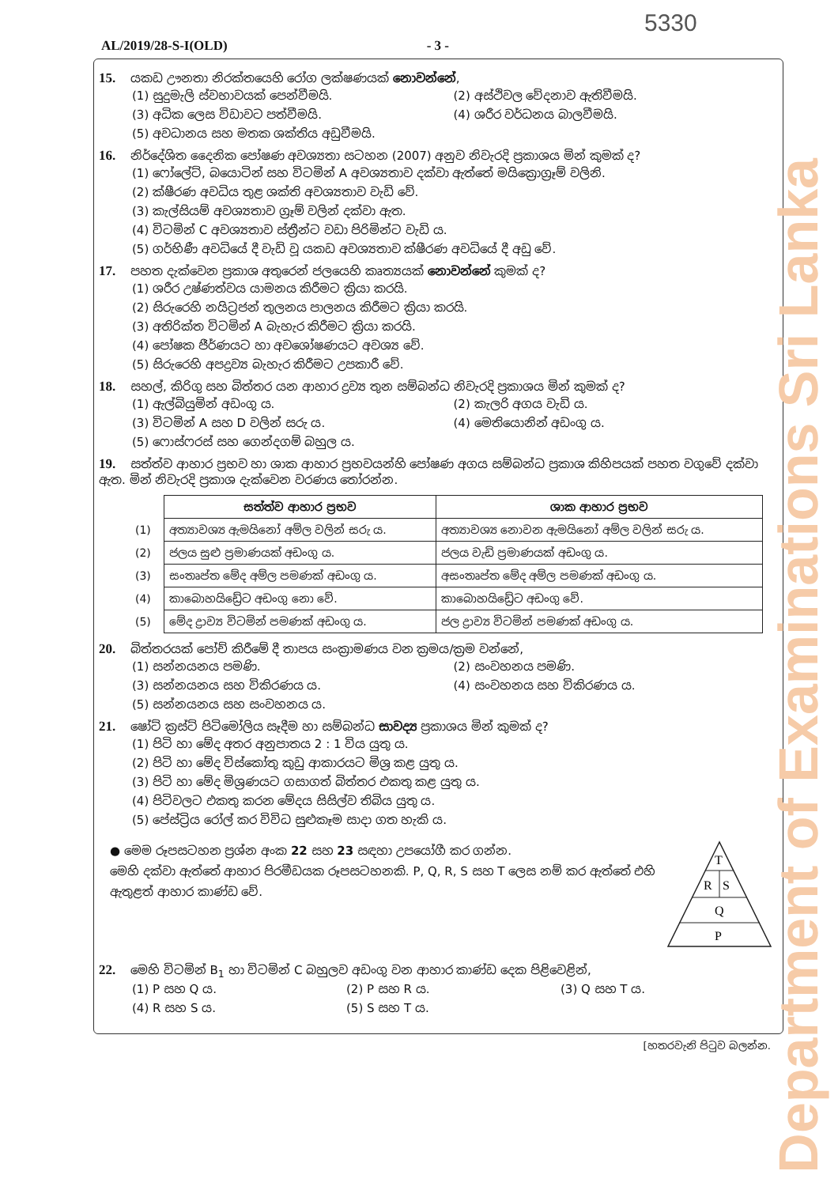5330
Department of Examinations Sri Lanka
AL/2019/28-S-I(OLD) - 3 -
15. යකඩ ඌනතා නිරක්තයෙහි රෝග ලක්ෂණයක් නොවන්නේ,
(1) සුදුමැලි ස්වභාවයක් පෙන්වීමයි. (2) අස්ථිවල වේදනාව ඇතිවීමයි. (3) අධික ලෙස විඩාවට පත්වීමයි. (4) ශරීර වර්ධනය බාලවීමයි. (5) අවධානය සහ මතක ශක්තිය අඩුවීමයි.
16. නිර්දේශිත දෛනික පෝෂණ අවශ්‍යතා සටහන (2007) අනුව නිවැරදි ප්‍රකාශය මින් කුමක් ද?
(1) ෆෝලේට්, බයොටින් සහ විටමින් A අවශ්‍යතාව දක්වා ඇත්තේ මයික්‍රොග්‍රෑම් වලිනි.
(2) ක්ෂීරණ අවධිය තුළ ශක්ති අවශ්‍යතාව වැඩි වේ.
(3) කැල්සියම් අවශ්‍යතාව ග්‍රෑම් වලින් දක්වා ඇත.
(4) විටමින් C අවශ්‍යතාව ස්ත්‍රීන්ට වඩා පිරිමින්ට වැඩි ය.
(5) ගර්භිණී අවධියේ දී වැඩි වූ යකඩ අවශ්‍යතාව ක්ෂීරණ අවධියේ දී අඩු වේ.
17. පහත දැක්වෙන ප්‍රකාශ අතුරෙන් ජලයෙහි කෘත්‍යයක් නොවන්නේ කුමක් ද?
(1) ශරීර උෂ්ණත්වය යාමනය කිරීමට ක්‍රියා කරයි.
(2) සිරුරෙහි නයිට්‍රජන් තුලනය පාලනය කිරීමට ක්‍රියා කරයි.
(3) අතිරික්ත විටමින් A බැහැර කිරීමට ක්‍රියා කරයි.
(4) පෝෂක ජීර්ණයට හා අවශෝෂණයට අවශ්‍ය වේ.
(5) සිරුරෙහි අපද්‍රව්‍ය බැහැර කිරීමට උපකාරී වේ.
18. සහල්, කිරිගු සහ බිත්තර යන ආහාර ද්‍රව්‍ය තුන සම්බන්ධ නිවැරදි ප්‍රකාශය මින් කුමක් ද?
(1) ඇල්බියුමින් අඩංගු ය. (2) කැලරි අගය වැඩි ය. (3) විටමින් A සහ D වලින් සරු ය. (4) මෙතියොනින් අඩංගු ය. (5) ෆොස්ෆරස් සහ ගෙන්දගම් බහුල ය.
19. සත්ත්ව ආහාර ප්‍රභව හා ශාක ආහාර ප්‍රභවයන්හි පෝෂණ අගය සම්බන්ධ ප්‍රකාශ කිහිපයක් පහත වගුවේ දක්වා ඇත. මින් නිවැරදි ප්‍රකාශ දැක්වෙන වරණය තෝරන්න.
| | සත්ත්ව ආහාර ප්‍රභව | ශාක ආහාර ප්‍රභව |
| (1) | අත්‍යාවශ්‍ය ඇමයිනෝ අම්ල වලින් සරු ය. | අත්‍යාවශ්‍ය නොවන ඇමයිනෝ අම්ල වලින් සරු ය. |
| (2) | ජලය සුළු ප්‍රමාණයක් අඩංගු ය. | ජලය වැඩි ප්‍රමාණයක් අඩංගු ය. |
| (3) | සංතෘප්ත මේද අම්ල පමණක් අඩංගු ය. | අසංතෘප්ත මේද අම්ල පමණක් අඩංගු ය. |
| (4) | කාබොහයිඩ්‍රේට අඩංගු නො වේ. | කාබොහයිඩ්‍රේට අඩංගු වේ. |
| (5) | මේද ද්‍රාව්‍ය විටමින් පමණක් අඩංගු ය. | ජල ද්‍රාව්‍ය විටමින් පමණක් අඩංගු ය. |
20. බිත්තරයක් පෝච් කිරීමේ දී තාපය සංක්‍රාමණය වන ක්‍රමය/ක්‍රම වන්නේ,
(1) සන්නයනය පමණි. (2) සංවහනය පමණි. (3) සන්නයනය සහ විකිරණය ය. (4) සංවහනය සහ විකිරණය ය. (5) සන්නයනය සහ සංවහනය ය.
21. ෂෝට් ක්‍රස්ට් පිටිමෝලිය සෑදීම හා සම්බන්ධ සාවද්‍ය ප්‍රකාශය මින් කුමක් ද?
(1) පිටි හා මේද අතර අනුපාතය 2 : 1 විය යුතු ය.
(2) පිටි හා මේද විස්කෝතු කුඩු ආකාරයට මිශ්‍ර කළ යුතු ය.
(3) පිටි හා මේද මිශ්‍රණයට ගසාගත් බිත්තර එකතු කළ යුතු ය.
(4) පිටිවලට එකතු කරන මේදය සිසිල්ව තිබිය යුතු ය.
(5) පේස්ට්‍රිය රෝල් කර විවිධ සුළුකෑම සාදා ගත හැකි ය.
● මෙම රූපසටහන ප්‍රශ්න අංක 22 සහ 23 සඳහා උපයෝගී කර ගන්න.
මෙහි දක්වා ඇත්තේ ආහාර පිරමීඩයක රූපසටහනකි. P, Q, R, S සහ T ලෙස නම් කර ඇත්තේ එහි ඇතුළත් ආහාර කාණ්ඩ වේ.
T
R
S
Q
P
22. මෙහි විටමින් B<sub>1</sub> හා විටමින් C බහුලව අඩංගු වන ආහාර කාණ්ඩ දෙක පිළිවෙළින්,
(1) P සහ Q ය. (2) P සහ R ය. (3) Q සහ T ය. (4) R සහ S ය. (5) S සහ T ය.
[හතරවැනි පිටුව බලන්න.